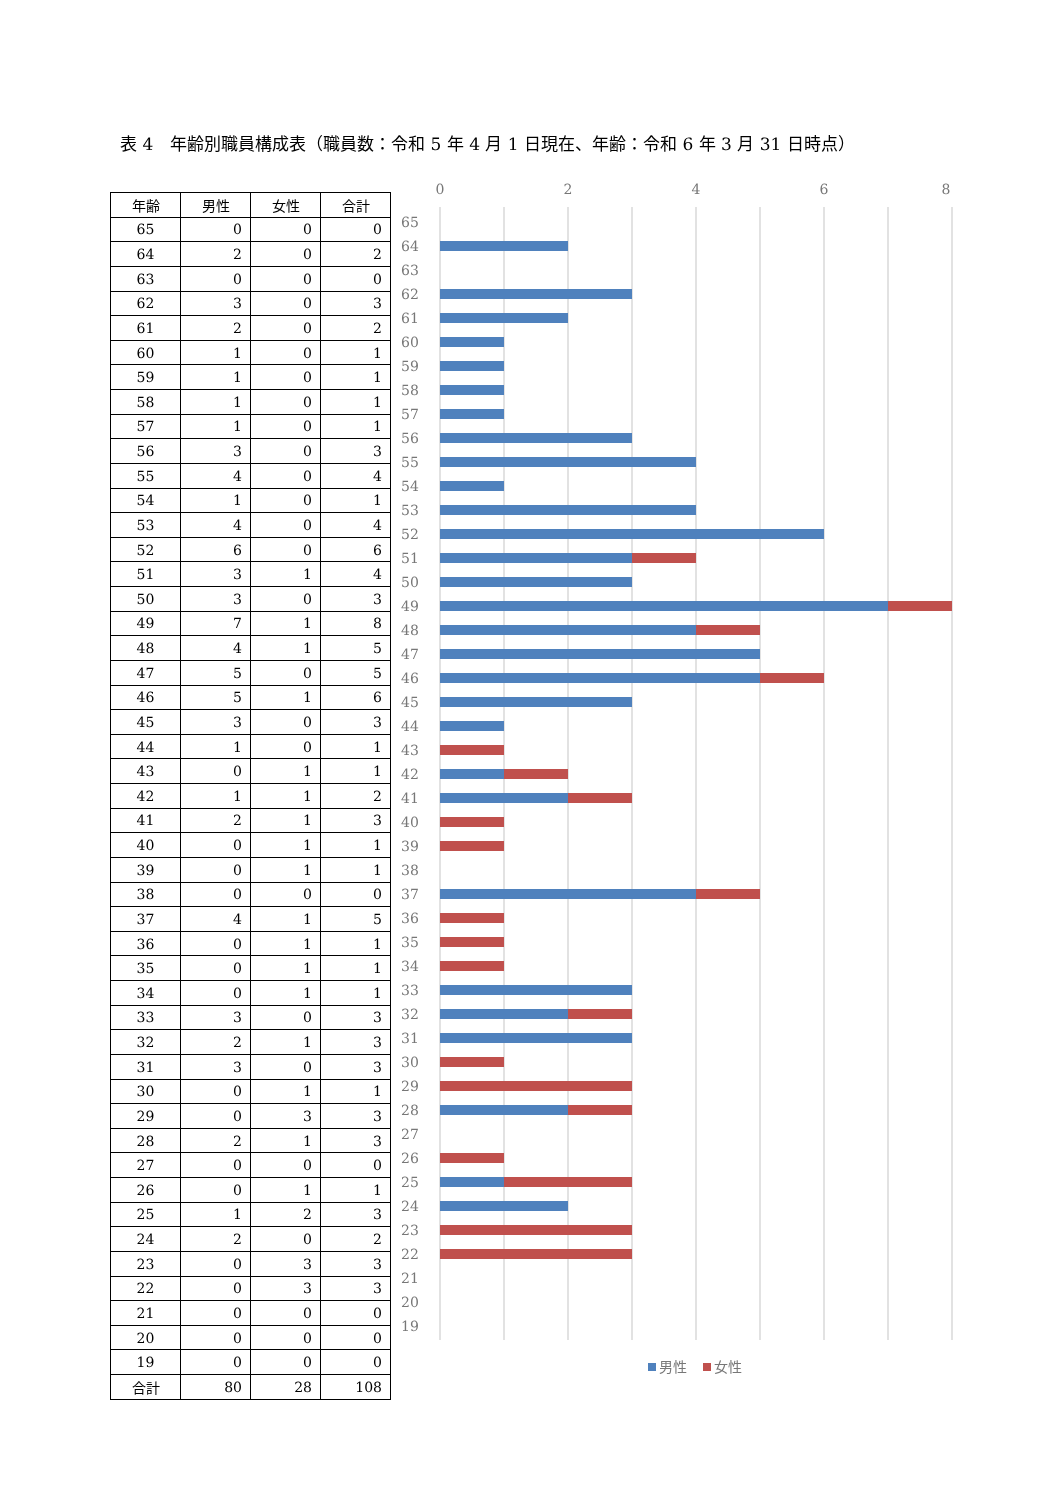表 4　年齢別職員構成表（職員数：令和 5 年 4 月 1 日現在、年齢：令和 6 年 3 月 31 日時点）
| 年齢 | 男性 | 女性 | 合計 |
| --- | --- | --- | --- |
| 65 | 0 | 0 | 0 |
| 64 | 2 | 0 | 2 |
| 63 | 0 | 0 | 0 |
| 62 | 3 | 0 | 3 |
| 61 | 2 | 0 | 2 |
| 60 | 1 | 0 | 1 |
| 59 | 1 | 0 | 1 |
| 58 | 1 | 0 | 1 |
| 57 | 1 | 0 | 1 |
| 56 | 3 | 0 | 3 |
| 55 | 4 | 0 | 4 |
| 54 | 1 | 0 | 1 |
| 53 | 4 | 0 | 4 |
| 52 | 6 | 0 | 6 |
| 51 | 3 | 1 | 4 |
| 50 | 3 | 0 | 3 |
| 49 | 7 | 1 | 8 |
| 48 | 4 | 1 | 5 |
| 47 | 5 | 0 | 5 |
| 46 | 5 | 1 | 6 |
| 45 | 3 | 0 | 3 |
| 44 | 1 | 0 | 1 |
| 43 | 0 | 1 | 1 |
| 42 | 1 | 1 | 2 |
| 41 | 2 | 1 | 3 |
| 40 | 0 | 1 | 1 |
| 39 | 0 | 1 | 1 |
| 38 | 0 | 0 | 0 |
| 37 | 4 | 1 | 5 |
| 36 | 0 | 1 | 1 |
| 35 | 0 | 1 | 1 |
| 34 | 0 | 1 | 1 |
| 33 | 3 | 0 | 3 |
| 32 | 2 | 1 | 3 |
| 31 | 3 | 0 | 3 |
| 30 | 0 | 1 | 1 |
| 29 | 0 | 3 | 3 |
| 28 | 2 | 1 | 3 |
| 27 | 0 | 0 | 0 |
| 26 | 0 | 1 | 1 |
| 25 | 1 | 2 | 3 |
| 24 | 2 | 0 | 2 |
| 23 | 0 | 3 | 3 |
| 22 | 0 | 3 | 3 |
| 21 | 0 | 0 | 0 |
| 20 | 0 | 0 | 0 |
| 19 | 0 | 0 | 0 |
| 合計 | 80 | 28 | 108 |
0
2
4
6
8
65
64
63
62
61
60
59
58
57
56
55
54
53
52
51
50
49
48
47
46
45
44
43
42
41
40
39
38
37
36
35
34
33
32
31
30
29
28
27
26
25
24
23
22
21
20
19
男性
女性